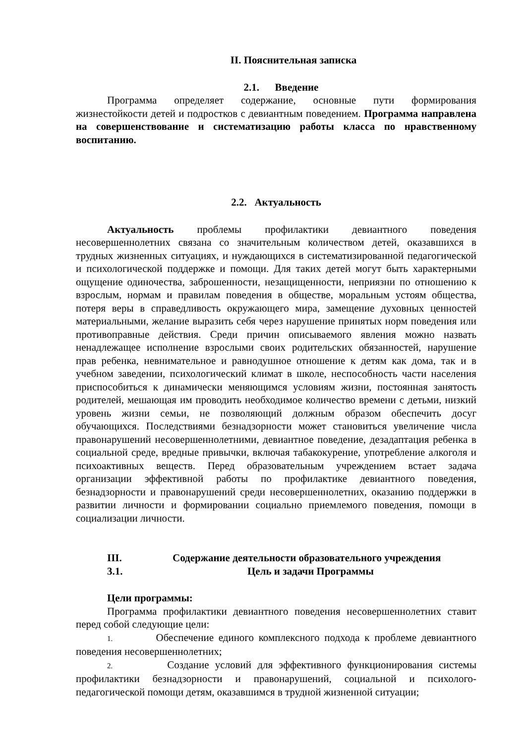II. Пояснительная записка
2.1. Введение
Программа определяет содержание, основные пути формирования жизнестойкости детей и подростков с девиантным поведением. Программа направлена на совершенствование и систематизацию работы класса по нравственному воспитанию.
2.2. Актуальность
Актуальность проблемы профилактики девиантного поведения несовершеннолетних связана со значительным количеством детей, оказавшихся в трудных жизненных ситуациях, и нуждающихся в систематизированной педагогической и психологической поддержке и помощи. Для таких детей могут быть характерными ощущение одиночества, заброшенности, незащищенности, неприязни по отношению к взрослым, нормам и правилам поведения в обществе, моральным устоям общества, потеря веры в справедливость окружающего мира, замещение духовных ценностей материальными, желание выразить себя через нарушение принятых норм поведения или противоправные действия. Среди причин описываемого явления можно назвать ненадлежащее исполнение взрослыми своих родительских обязанностей, нарушение прав ребенка, невнимательное и равнодушное отношение к детям как дома, так и в учебном заведении, психологический климат в школе, неспособность части населения приспособиться к динамически меняющимся условиям жизни, постоянная занятость родителей, мешающая им проводить необходимое количество времени с детьми, низкий уровень жизни семьи, не позволяющий должным образом обеспечить досуг обучающихся. Последствиями безнадзорности может становиться увеличение числа правонарушений несовершеннолетними, девиантное поведение, дезадаптация ребенка в социальной среде, вредные привычки, включая табакокурение, употребление алкоголя и психоактивных веществ. Перед образовательным учреждением встает задача организации эффективной работы по профилактике девиантного поведения, безнадзорности и правонарушений среди несовершеннолетних, оказанию поддержки в развитии личности и формировании социально приемлемого поведения, помощи в социализации личности.
III. Содержание деятельности образовательного учреждения
3.1. Цель и задачи Программы
Цели программы:
Программа профилактики девиантного поведения несовершеннолетних ставит перед собой следующие цели:
1. Обеспечение единого комплексного подхода к проблеме девиантного поведения несовершеннолетних;
2. Создание условий для эффективного функционирования системы профилактики безнадзорности и правонарушений, социальной и психолого-педагогической помощи детям, оказавшимся в трудной жизненной ситуации;